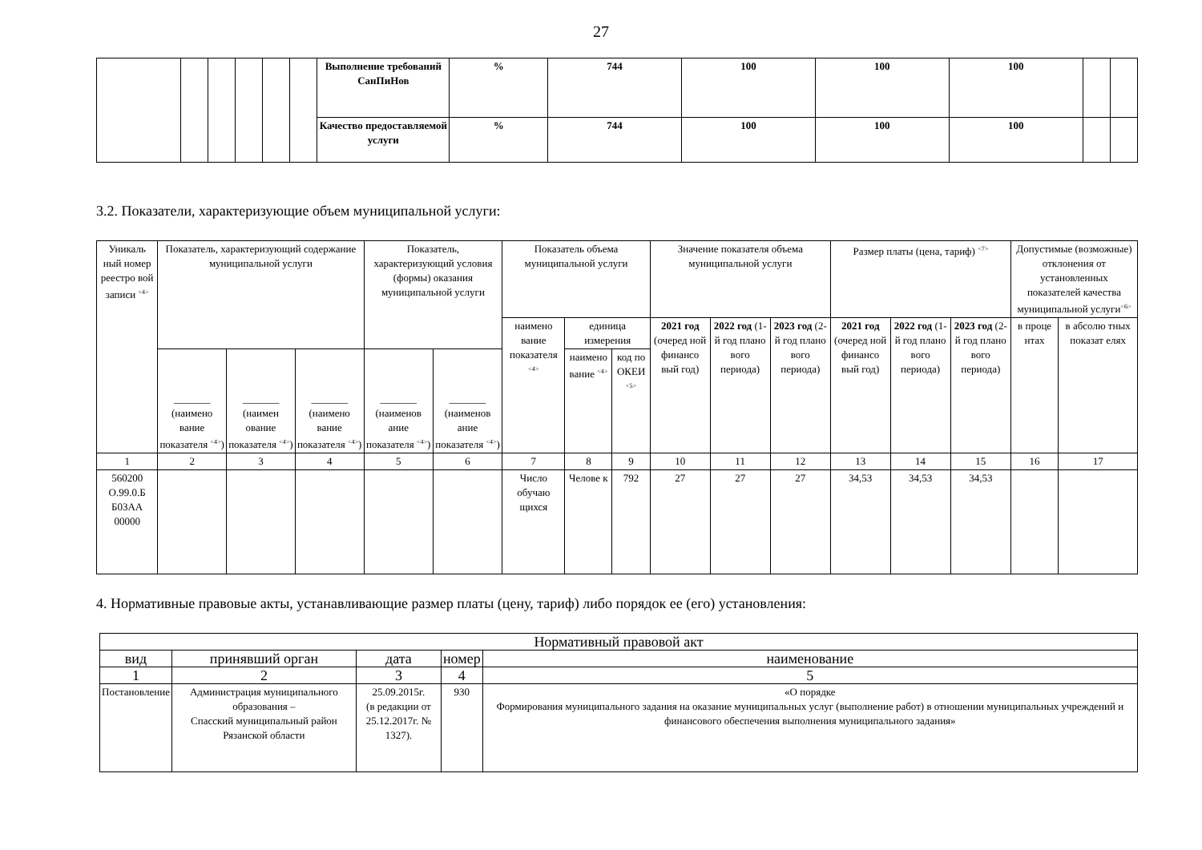27
| | | | | | | Выполнение требований СанПиНов | % | 744 | 100 | 100 | 100 | | |
| | | | | | | Качество предоставляемой услуги | % | 744 | 100 | 100 | 100 | | |
3.2. Показатели, характеризующие объем муниципальной услуги:
| Уникаль ный номер реестро вой записи <sup><4></sup> | Показатель, характеризующий содержание муниципальной услуги | | | Показатель, характеризующий условия (формы) оказания муниципальной услуги | | Показатель объема муниципальной услуги | | | Значение показателя объема муниципальной услуги | | | Размер платы (цена, тариф) <sup><7></sup> | | | Допустимые (возможные) отклонения от установленных показателей качества муниципальной услуги<sup><6></sup> | |
| --- | --- | --- | --- | --- | --- | --- | --- | --- | --- | --- | --- | --- | --- | --- | --- | --- |
| | | | | | | наимено вание показателя <sup><4></sup> | единица измерения | | 2021 год (очеред ной финансо вый год) | 2022 год (1-й год плано вого периода) | 2023 год (2-й год плано вого периода) | 2021 год (очеред ной финансо вый год) | 2022 год (1-й год плано вого периода) | 2023 год (2-й год плано вого периода) | в проце нтах | в абсолю тных показат елях |
| | _______ (наимено вание показателя <sup><4></sup>) | _______ (наимен ование показателя <sup><4></sup>) | _______ (наимено вание показателя <sup><4></sup>) | _______ (наименов ание показателя <sup><4></sup>) | _______ (наименов ание показателя <sup><4></sup>) | | наимено вание <sup><4></sup> | код по ОКЕИ <sup><5></sup> | | | | | | | | |
| 1 | 2 | 3 | 4 | 5 | 6 | 7 | 8 | 9 | 10 | 11 | 12 | 13 | 14 | 15 | 16 | 17 |
| 560200 О.99.0.Б Б03АА 00000 | | | | | | Число обучаю щихся | Челове к | 792 | 27 | 27 | 27 | 34,53 | 34,53 | 34,53 | | |
4. Нормативные правовые акты, устанавливающие размер платы (цену, тариф) либо порядок ее (его) установления:
| Нормативный правовой акт | | | | |
| вид | принявший орган | дата | номер | наименование |
| 1 | 2 | 3 | 4 | 5 |
| Постановление | Администрация муниципального образования – Спасский муниципальный район Рязанской области | 25.09.2015г. (в редакции от 25.12.2017г. № 1327). | 930 | «О порядке Формирования муниципального задания на оказание муниципальных услуг (выполнение работ) в отношении муниципальных учреждений и финансового обеспечения выполнения муниципального задания» |